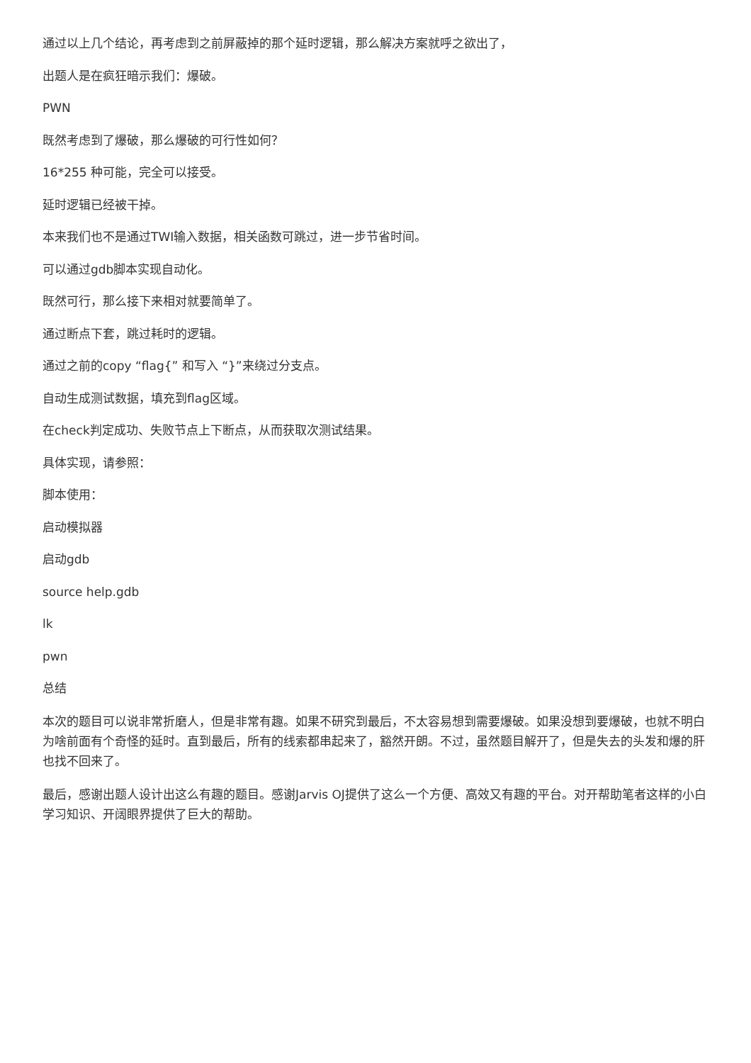通过以上几个结论，再考虑到之前屏蔽掉的那个延时逻辑，那么解决方案就呼之欲出了，
出题人是在疯狂暗示我们：爆破。
PWN
既然考虑到了爆破，那么爆破的可行性如何？
16*255 种可能，完全可以接受。
延时逻辑已经被干掉。
本来我们也不是通过TWI输入数据，相关函数可跳过，进一步节省时间。
可以通过gdb脚本实现自动化。
既然可行，那么接下来相对就要简单了。
通过断点下套，跳过耗时的逻辑。
通过之前的copy “flag{” 和写入 “}”来绕过分支点。
自动生成测试数据，填充到flag区域。
在check判定成功、失败节点上下断点，从而获取次测试结果。
具体实现，请参照：
脚本使用：
启动模拟器
启动gdb
source help.gdb
lk
pwn
总结
本次的题目可以说非常折磨人，但是非常有趣。如果不研究到最后，不太容易想到需要爆破。如果没想到要爆破，也就不明白为啥前面有个奇怪的延时。直到最后，所有的线索都串起来了，豁然开朗。不过，虽然题目解开了，但是失去的头发和爆的肝也找不回来了。
最后，感谢出题人设计出这么有趣的题目。感谢Jarvis OJ提供了这么一个方便、高效又有趣的平台。对开帮助笔者这样的小白学习知识、开阔眼界提供了巨大的帮助。